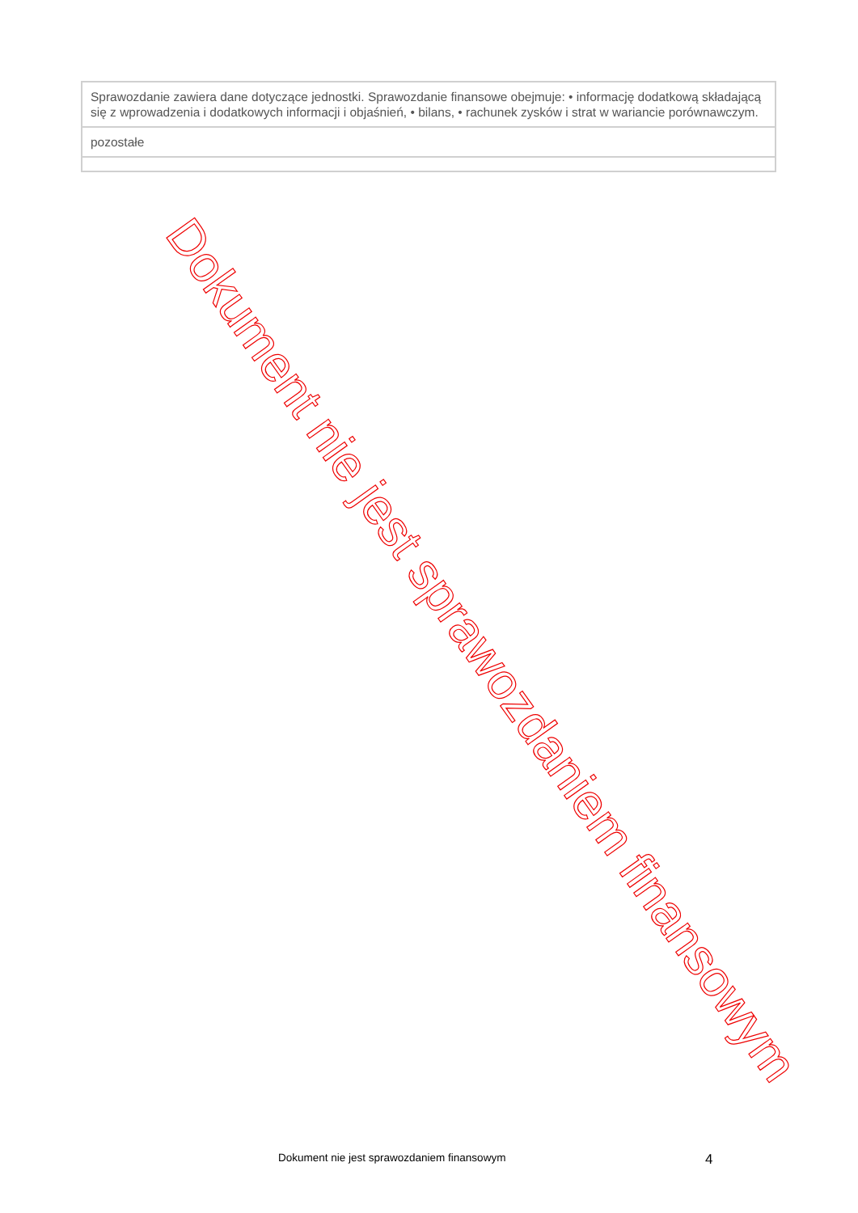| Sprawozdanie zawiera dane dotyczące jednostki. Sprawozdanie finansowe obejmuje: • informację dodatkową składającą się z wprowadzenia i dodatkowych informacji i objaśnień, • bilans, • rachunek zysków i strat w wariancie porównawczym. |
| pozostałe |
Dokument nie jest sprawozdaniem finansowym
Dokument nie jest sprawozdaniem finansowym 4